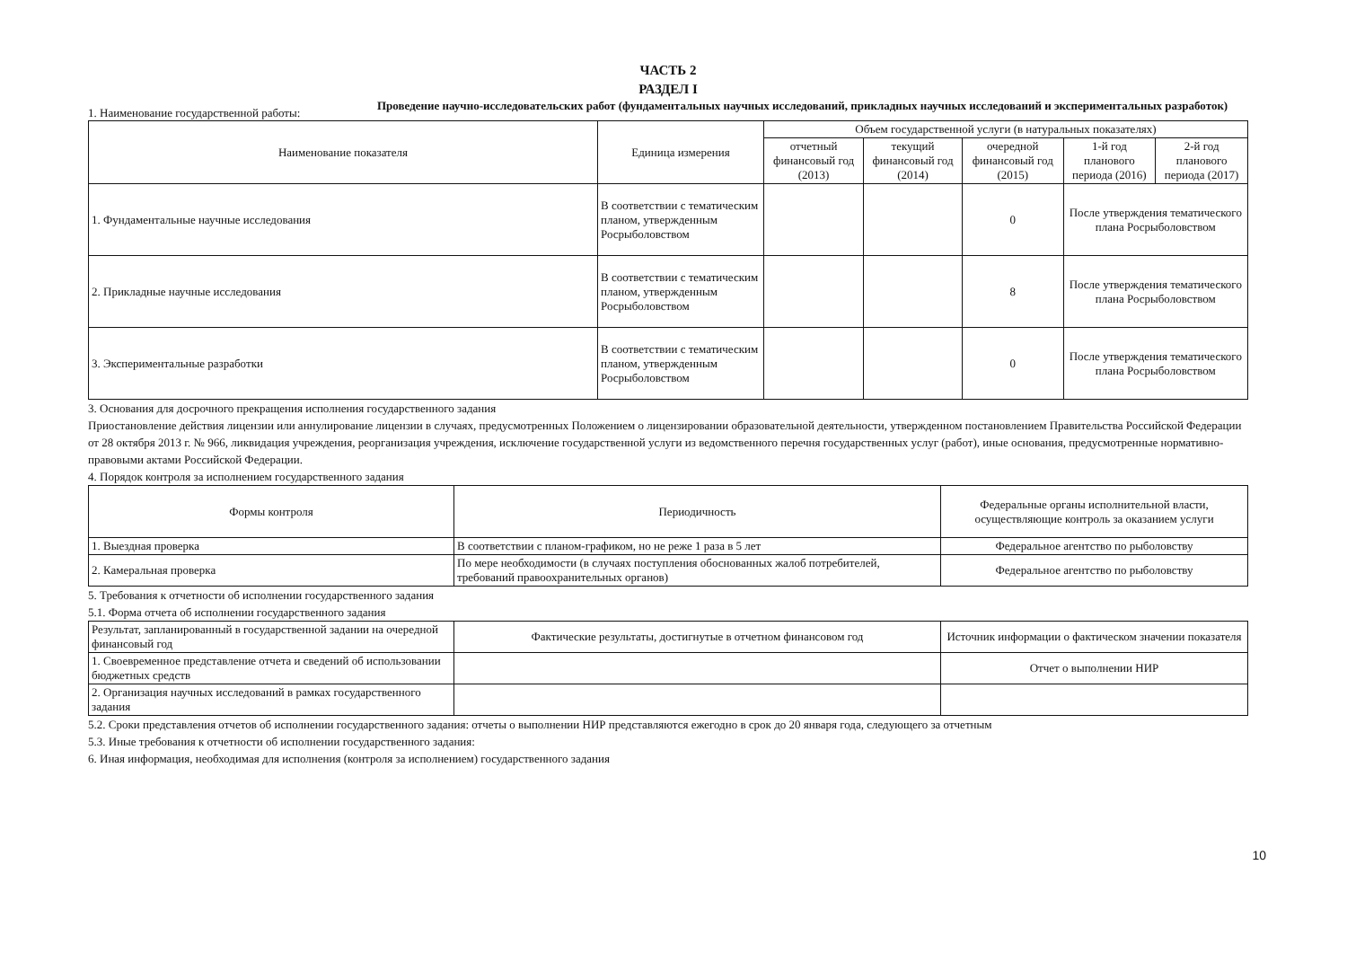ЧАСТЬ 2
РАЗДЕЛ I
1. Наименование государственной работы:
Проведение научно-исследовательских работ (фундаментальных научных исследований, прикладных научных исследований и экспериментальных разработок)
| Наименование показателя | Единица измерения | Объем государственной услуги (в натуральных показателях) | | | | |
| --- | --- | --- | --- | --- | --- | --- |
| | | отчетный финансовый год (2013) | текущий финансовый год (2014) | очередной финансовый год (2015) | 1-й год планового периода (2016) | 2-й год планового периода (2017) |
| 1. Фундаментальные научные исследования | В соответствии с тематическим планом, утвержденным Росрыболовством | | | 0 | После утверждения тематического плана Росрыболовством | |
| 2. Прикладные научные исследования | В соответствии с тематическим планом, утвержденным Росрыболовством | | | 8 | После утверждения тематического плана Росрыболовством | |
| 3. Экспериментальные разработки | В соответствии с тематическим планом, утвержденным Росрыболовством | | | 0 | После утверждения тематического плана Росрыболовством | |
3. Основания для досрочного прекращения исполнения государственного задания
Приостановление действия лицензии или аннулирование лицензии в случаях, предусмотренных Положением о лицензировании образовательной деятельности, утвержденном постановлением Правительства Российской Федерации от 28 октября 2013 г. № 966, ликвидация учреждения, реорганизация учреждения, исключение государственной услуги из ведомственного перечня государственных услуг (работ), иные основания, предусмотренные нормативно-правовыми актами Российской Федерации.
4. Порядок контроля за исполнением государственного задания
| Формы контроля | Периодичность | Федеральные органы исполнительной власти, осуществляющие контроль за оказанием услуги |
| --- | --- | --- |
| 1. Выездная проверка | В соответствии с планом-графиком, но не реже 1 раза в 5 лет | Федеральное агентство по рыболовству |
| 2. Камеральная проверка | По мере необходимости (в случаях поступления обоснованных жалоб потребителей, требований правоохранительных органов) | Федеральное агентство по рыболовству |
5. Требования к отчетности об исполнении государственного задания
5.1. Форма отчета об исполнении государственного задания
| Результат, запланированный в государственной задании на очередной финансовый год | Фактические результаты, достигнутые в отчетном финансовом год | Источник информации о фактическом значении показателя |
| 1. Своевременное представление отчета и сведений об использовании бюджетных средств | | Отчет о выполнении НИР |
| 2. Организация научных исследований в рамках государственного задания | | |
5.2. Сроки представления отчетов об исполнении государственного задания: отчеты о выполнении НИР представляются ежегодно в срок до 20 января года, следующего за отчетным
5.3. Иные требования к отчетности об исполнении государственного задания:
6. Иная информация, необходимая для исполнения (контроля за исполнением) государственного задания
10